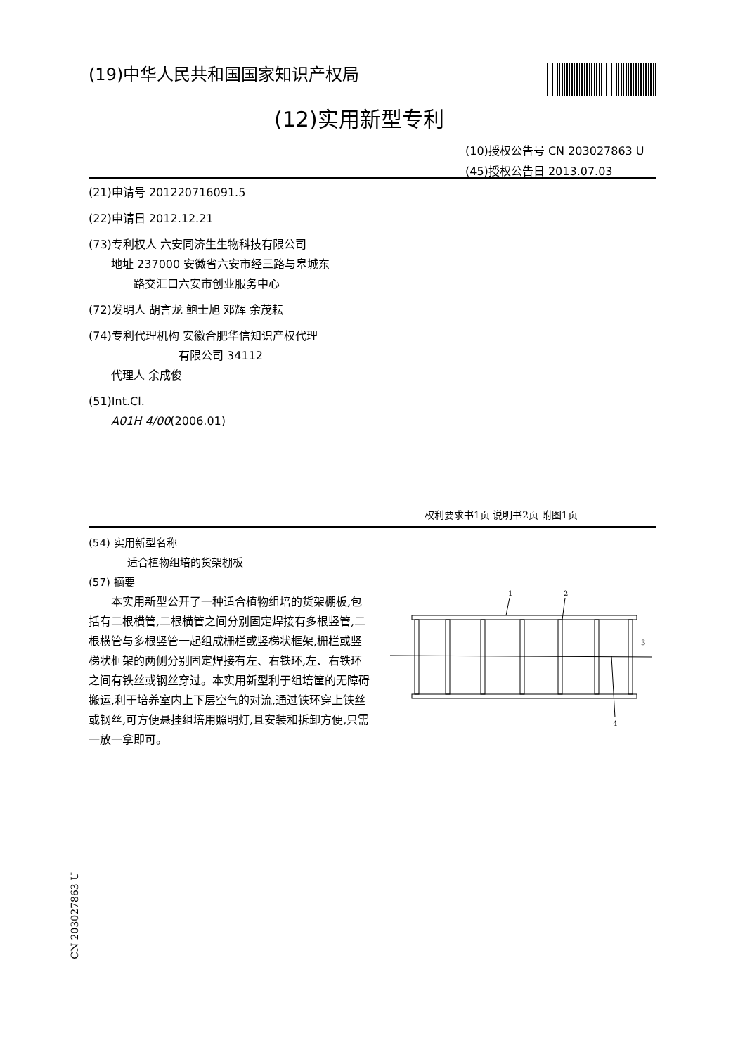(19)中华人民共和国国家知识产权局
(12)实用新型专利
(10)授权公告号 CN 203027863 U
(45)授权公告日 2013.07.03
(21)申请号 201220716091.5
(22)申请日 2012.12.21
(73)专利权人 六安同济生生物科技有限公司
  地址 237000 安徽省六安市经三路与皋城东
    路交汇口六安市创业服务中心
(72)发明人 胡言龙 鲍士旭 邓辉 余茂耘
(74)专利代理机构 安徽合肥华信知识产权代理
        有限公司 34112
  代理人 余成俊
(51)Int.Cl.
  A01H 4/00(2006.01)
权利要求书1页 说明书2页 附图1页
(54) 实用新型名称
适合植物组培的货架棚板
(57) 摘要
本实用新型公开了一种适合植物组培的货架棚板,包括有二根横管,二根横管之间分别固定焊接有多根竖管,二根横管与多根竖管一起组成栅栏或竖梯状框架,栅栏或竖梯状框架的两侧分别固定焊接有左、右铁环,左、右铁环之间有铁丝或钢丝穿过。本实用新型利于组培筐的无障碍搬运,利于培养室内上下层空气的对流,通过铁环穿上铁丝或钢丝,可方便悬挂组培用照明灯,且安装和拆卸方便,只需一放一拿即可。
1
2
3
4
CN 203027863 U